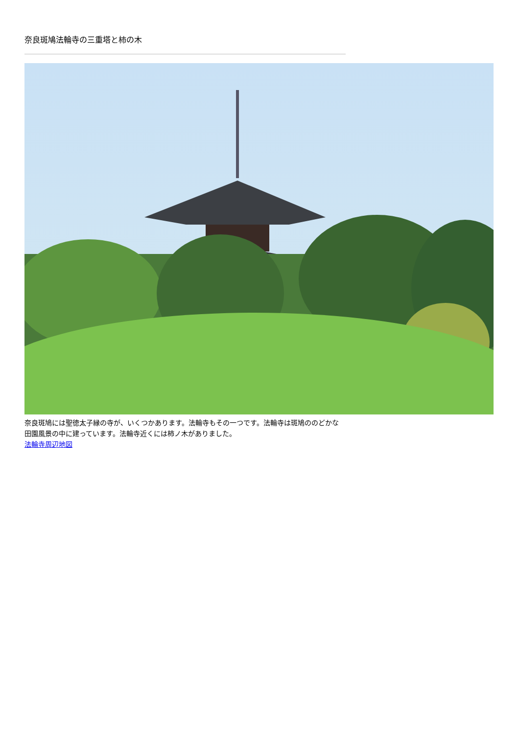奈良斑鳩法輪寺の三重塔と柿の木
奈良斑鳩には聖徳太子縁の寺が、いくつかあります。法輪寺もその一つです。法輪寺は斑鳩ののどかな田園風景の中に建っています。法輪寺近くには柿ノ木がありました。
法輪寺周辺地図